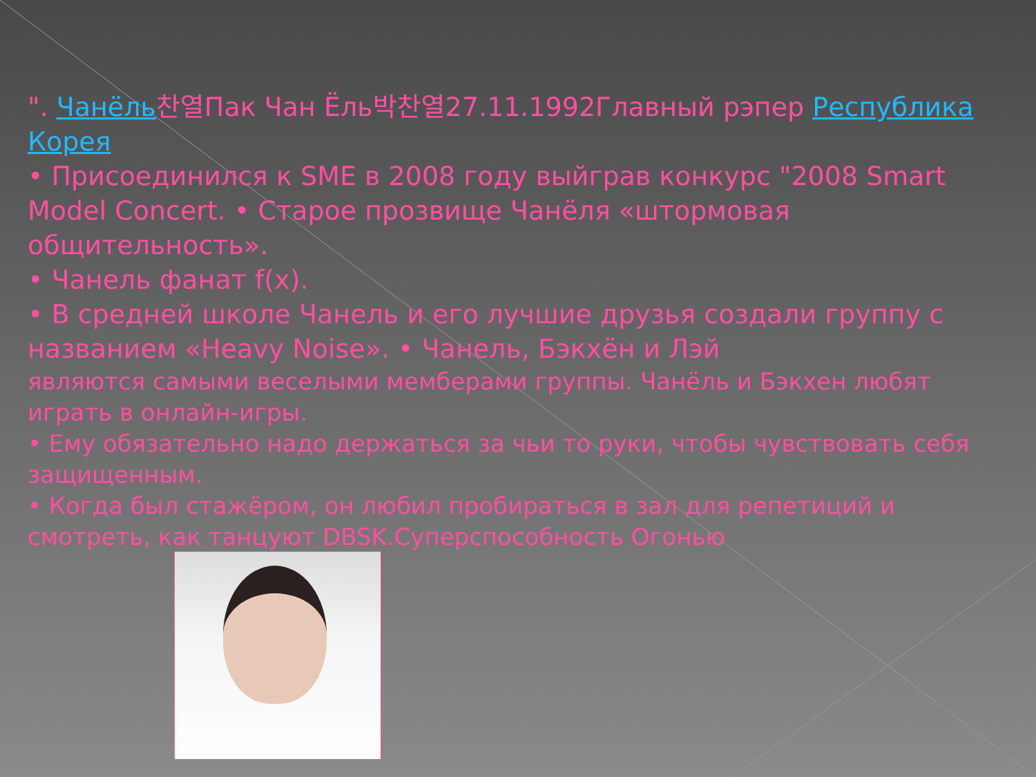". Чанёль찬열Пак Чан Ёль박찬열27.11.1992Главный рэпер Республика Корея
• Присоединился к SME в 2008 году выйграв конкурс "2008 Smart Model Concert. • Старое прозвище Чанёля «штормовая общительность».
• Чанель фанат f(x).
• В средней школе Чанель и его лучшие друзья создали группу с названием «Heavy Noise». • Чанель, Бэкхён и Лэй
являются самыми веселыми мемберами группы. Чанёль и Бэкхен любят играть в онлайн-игры.
• Ему обязательно надо держаться за чьи то руки, чтобы чувствовать себя защищенным.
• Когда был стажёром, он любил пробираться в зал для репетиций и смотреть, как танцуют DBSK.Суперспособность Огонью